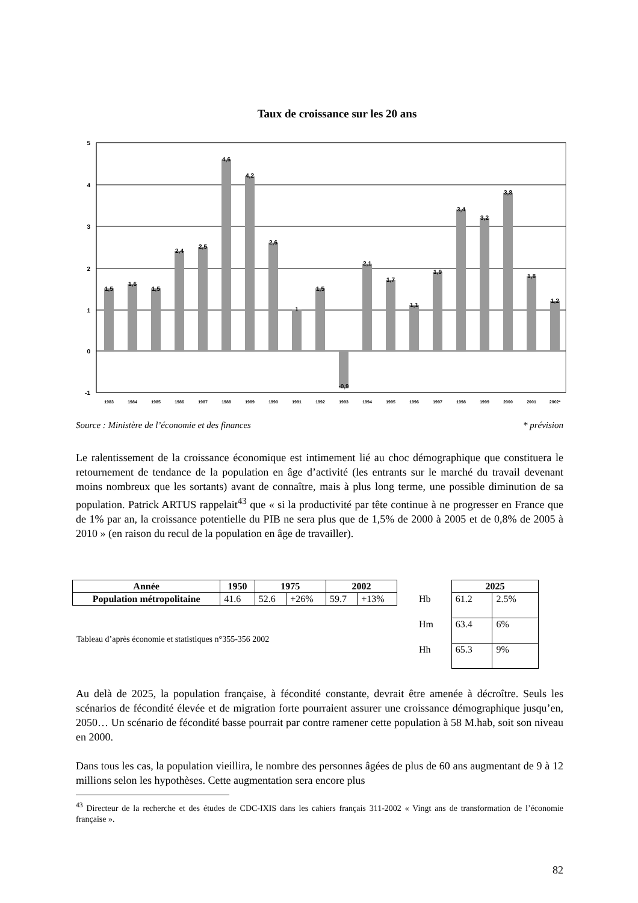Taux de croissance sur les 20 ans
5
4
3
2
1
0
-1
1,5
1,6
1,5
2,4
2,5
4,6
4,2
2,6
1
1,5
-0,9
2,1
1,7
1,1
1,9
3,4
3,2
3,8
1,8
1,2
1983
1984
1985
1986
1987
1988
1989
1990
1991
1992
1993
1994
1995
1996
1997
1998
1999
2000
2001
2002*
Source : Ministère de l’économie et des finances * prévision
Le ralentissement de la croissance économique est intimement lié au choc démographique que constituera le retournement de tendance de la population en âge d’activité (les entrants sur le marché du travail devenant moins nombreux que les sortants) avant de connaître, mais à plus long terme, une possible diminution de sa population. Patrick ARTUS rappelait<sup>43</sup> que « si la productivité par tête continue à ne progresser en France que de 1% par an, la croissance potentielle du PIB ne sera plus que de 1,5% de 2000 à 2005 et de 0,8% de 2005 à 2010 » (en raison du recul de la population en âge de travailler).
| Année | 1950 | 1975 | | 2002 | |
| --- | --- | --- | --- | --- | --- |
| Population métropolitaine | 41.6 | 52.6 | +26% | 59.7 | +13% |
Tableau d’après économie et statistiques n°355-356 2002
| | 2025 | |
| Hb | 61.2 | 2.5% |
| Hm | 63.4 | 6% |
| Hh | 65.3 | 9% |
Au delà de 2025, la population française, à fécondité constante, devrait être amenée à décroître. Seuls les scénarios de fécondité élevée et de migration forte pourraient assurer une croissance démographique jusqu’en, 2050… Un scénario de fécondité basse pourrait par contre ramener cette population à 58 M.hab, soit son niveau en 2000.
Dans tous les cas, la population vieillira, le nombre des personnes âgées de plus de 60 ans augmentant de 9 à 12 millions selon les hypothèses. Cette augmentation sera encore plus
<sup>43</sup> Directeur de la recherche et des études de CDC-IXIS dans les cahiers français 311-2002 « Vingt ans de transformation de l’économie française ».
82